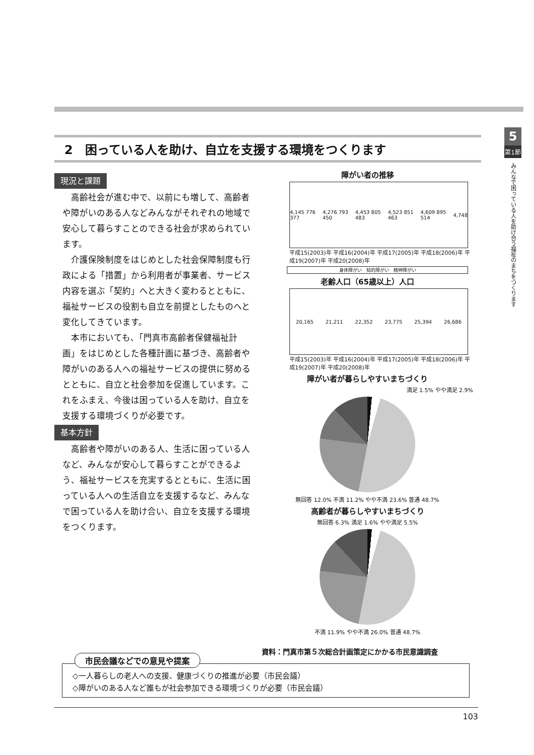2　困っている人を助け、自立を支援する環境をつくります
5
第1節
みんなで困っている人を助け合う福祉のまちをつくります
現況と課題
高齢社会が進む中で、以前にも増して、高齢者や障がいのある人などみんながそれぞれの地域で安心して暮らすことのできる社会が求められています。
介護保険制度をはじめとした社会保障制度も行政による「措置」から利用者が事業者、サービス内容を選ぶ「契約」へと大きく変わるとともに、福祉サービスの役割も自立を前提としたものへと変化してきています。
本市においても、「門真市高齢者保健福祉計画」をはじめとした各種計画に基づき、高齢者や障がいのある人への福祉サービスの提供に努めるとともに、自立と社会参加を促進しています。これをふまえ、今後は困っている人を助け、自立を支援する環境づくりが必要です。
基本方針
高齢者や障がいのある人、生活に困っている人など、みんなが安心して暮らすことができるよう、福祉サービスを充実するとともに、生活に困っている人への生活自立を支援するなど、みんなで困っている人を助け合い、自立を支援する環境をつくります。
障がい者の推移
4,145 776 377 4,276 793 450 4,453 805 483 4,523 851 463 4,609 895 514 4,748
平成15(2003)年 平成16(2004)年 平成17(2005)年 平成18(2006)年 平成19(2007)年 平成20(2008)年
身体障がい　知的障がい　精神障がい
老齢人口（65歳以上）人口
20,165 21,211 22,352 23,775 25,394 26,686
平成15(2003)年 平成16(2004)年 平成17(2005)年 平成18(2006)年 平成19(2007)年 平成20(2008)年
障がい者が暮らしやすいまちづくり
満足 1.5% やや満足 2.9%
無回答 12.0% 不満 11.2% やや不満 23.6% 普通 48.7%
高齢者が暮らしやすいまちづくり
無回答 6.3% 満足 1.6% やや満足 5.5%
不満 11.9% やや不満 26.0% 普通 48.7%
資料：門真市第５次総合計画策定にかかる市民意識調査
◇一人暮らしの老人への支援、健康づくりの推進が必要（市民会議）
◇障がいのある人など誰もが社会参加できる環境づくりが必要（市民会議）
市民会議などでの意見や提案
103